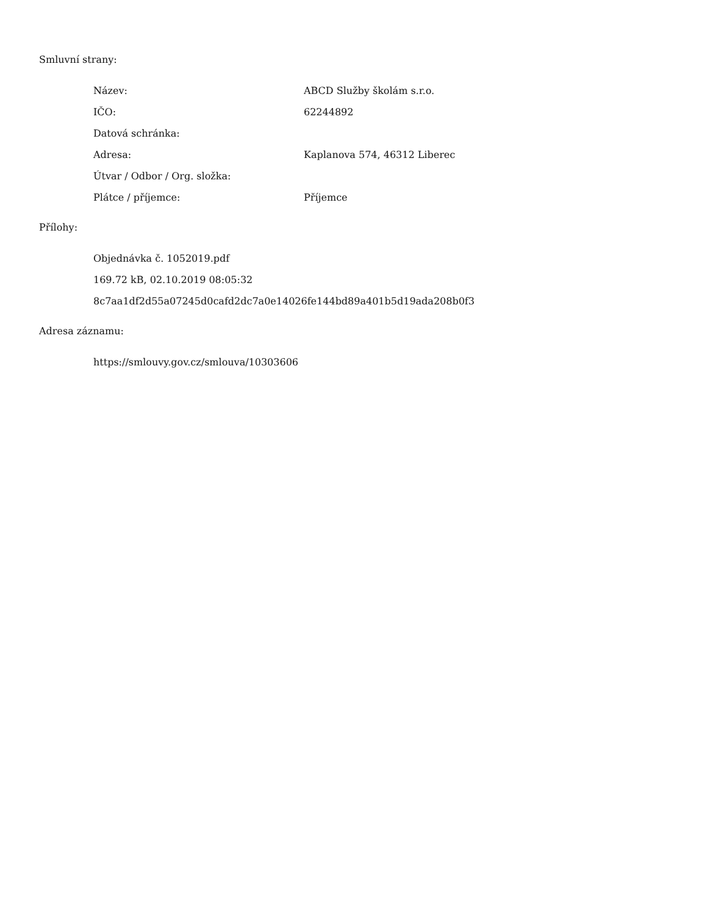Smluvní strany:
| Název: | ABCD Služby školám s.r.o. |
| IČO: | 62244892 |
| Datová schránka: | |
| Adresa: | Kaplanova 574, 46312 Liberec |
| Útvar / Odbor / Org. složka: | |
| Plátce / příjemce: | Příjemce |
Přílohy:
Objednávka č. 1052019.pdf
169.72 kB, 02.10.2019 08:05:32
8c7aa1df2d55a07245d0cafd2dc7a0e14026fe144bd89a401b5d19ada208b0f3
Adresa záznamu:
https://smlouvy.gov.cz/smlouva/10303606